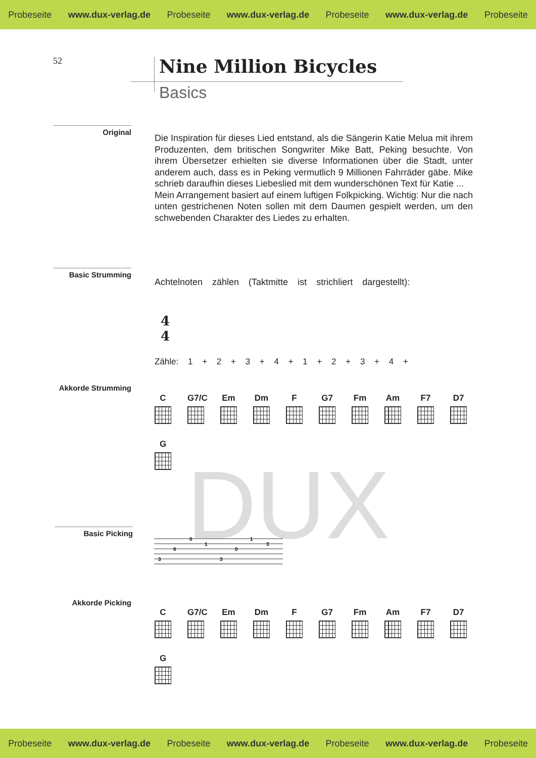Probeseite www.dux-verlag.de Probeseite www.dux-verlag.de Probeseite www.dux-verlag.de Probeseite
52 Nine Million Bicycles
Basics
Original
Die Inspiration für dieses Lied entstand, als die Sängerin Katie Melua mit ihrem Produzenten, dem britischen Songwriter Mike Batt, Peking besuchte. Von ihrem Übersetzer erhielten sie diverse Informationen über die Stadt, unter anderem auch, dass es in Peking vermutlich 9 Millionen Fahrräder gäbe. Mike schrieb daraufhin dieses Liebeslied mit dem wunderschönen Text für Katie ...
Mein Arrangement basiert auf einem luftigen Folkpicking. Wichtig: Nur die nach unten gestrichenen Noten sollen mit dem Daumen gespielt werden, um den schwebenden Charakter des Liedes zu erhalten.
Basic Strumming
Achtelnoten zählen (Taktmitte ist strichliert dargestellt):
4
4
Zähle: 1 + 2 + 3 + 4 + 1 + 2 + 3 + 4 +
Akkorde Strumming
C
G7/C
Em
Dm
F
G7
Fm
Am
F7
D7
G
DUX
Basic Picking
3
0
0
1
3
0
1
3
Akkorde Picking
C
G7/C
Em
Dm
F
G7
Fm
Am
F7
D7
G
Probeseite www.dux-verlag.de Probeseite www.dux-verlag.de Probeseite www.dux-verlag.de Probeseite